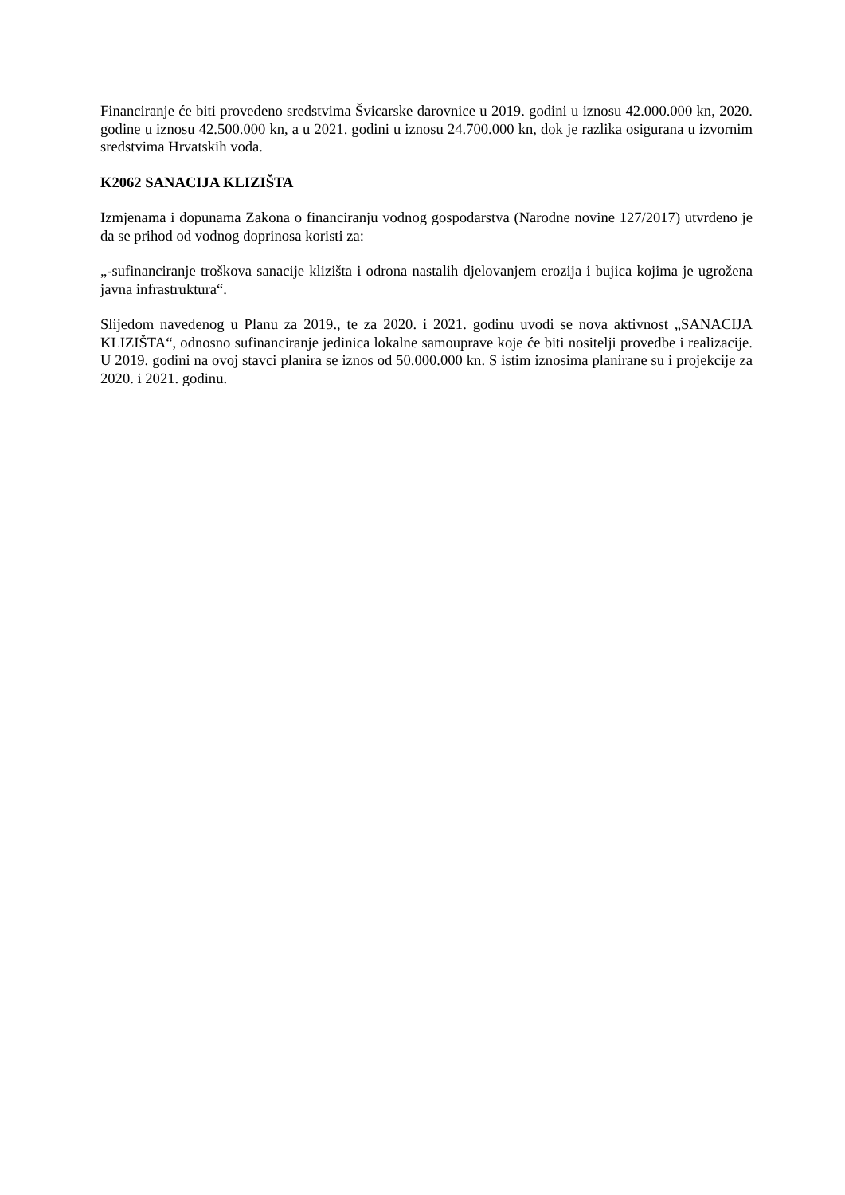Financiranje će biti provedeno sredstvima Švicarske darovnice u 2019. godini u iznosu 42.000.000 kn, 2020. godine u iznosu 42.500.000 kn, a u 2021. godini u iznosu 24.700.000 kn, dok je razlika osigurana u izvornim sredstvima Hrvatskih voda.
K2062 SANACIJA KLIZIŠTA
Izmjenama i dopunama Zakona o financiranju vodnog gospodarstva (Narodne novine 127/2017) utvrđeno je da se prihod od vodnog doprinosa koristi za:
„-sufinanciranje troškova sanacije klizišta i odrona nastalih djelovanjem erozija i bujica kojima je ugrožena javna infrastruktura“.
Slijedom navedenog u Planu za 2019., te za 2020. i 2021. godinu uvodi se nova aktivnost „SANACIJA KLIZIŠTA“, odnosno sufinanciranje jedinica lokalne samouprave koje će biti nositelji provedbe i realizacije. U 2019. godini na ovoj stavci planira se iznos od 50.000.000 kn. S istim iznosima planirane su i projekcije za 2020. i 2021. godinu.